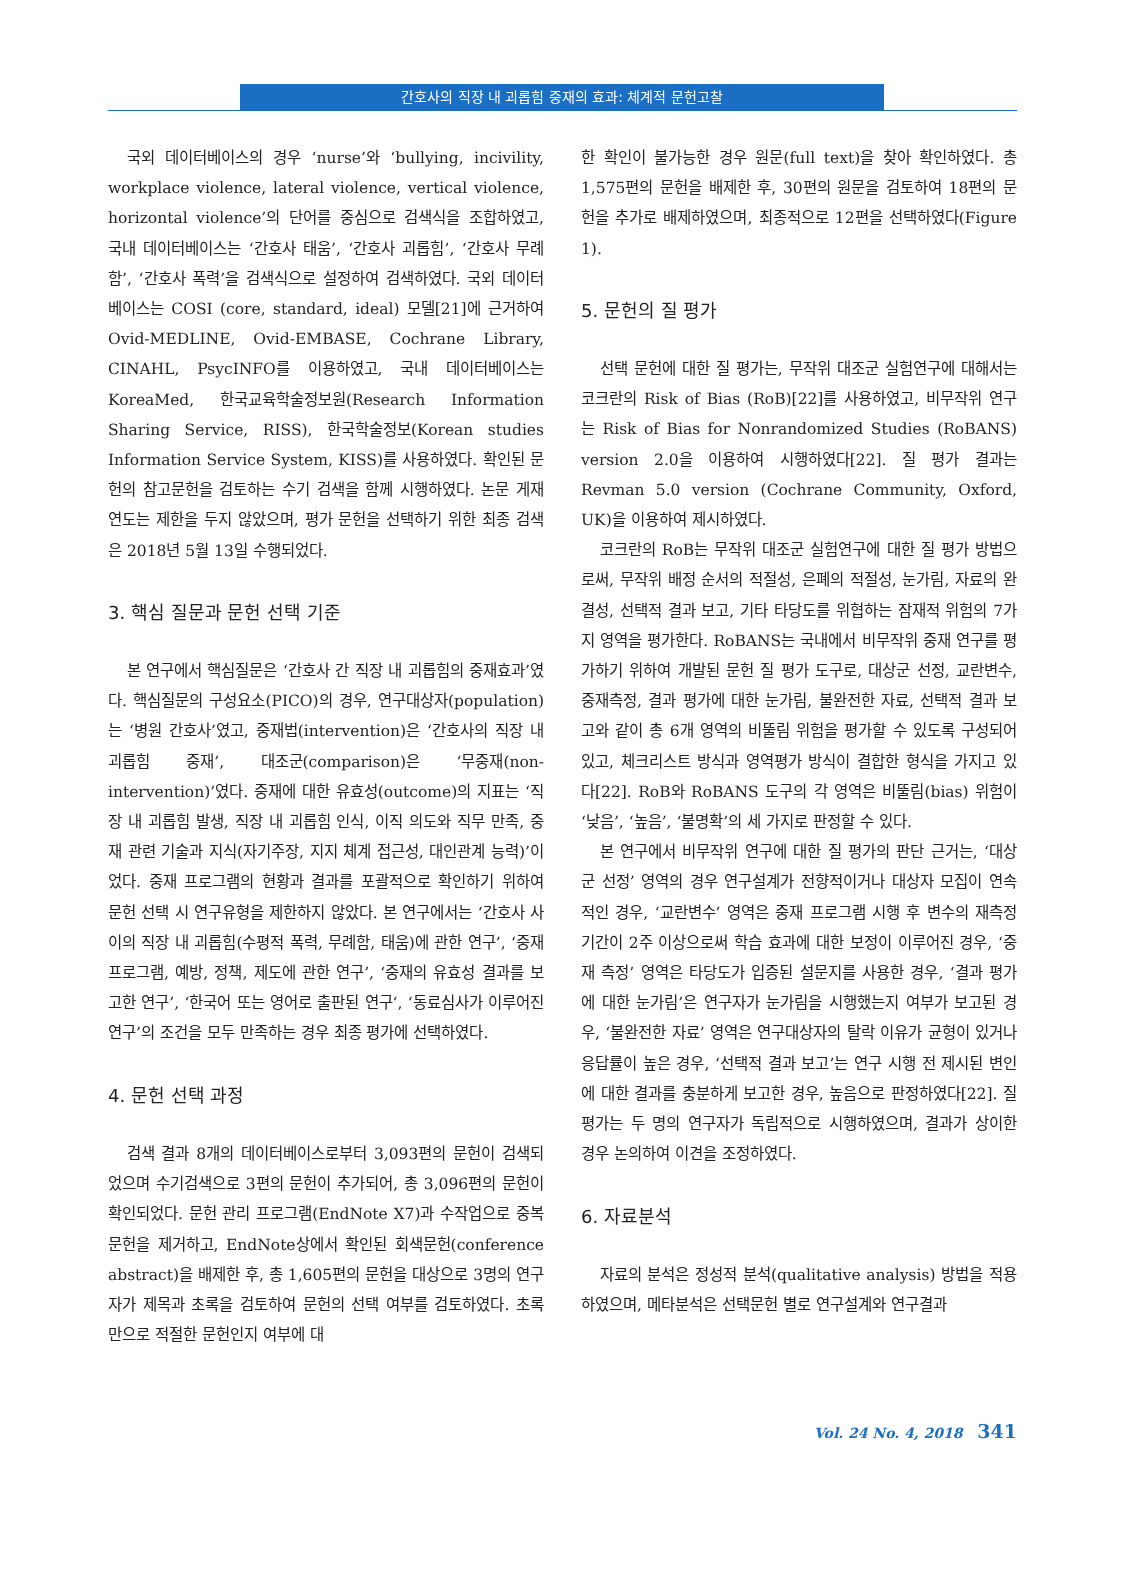간호사의 직장 내 괴롭힘 중재의 효과: 체계적 문헌고찰
국외 데이터베이스의 경우 ‘nurse’와 ‘bullying, incivility, workplace violence, lateral violence, vertical violence, horizontal violence’의 단어를 중심으로 검색식을 조합하였고, 국내 데이터베이스는 ‘간호사 태움’, ‘간호사 괴롭힘’, ‘간호사 무례함’, ‘간호사 폭력’을 검색식으로 설정하여 검색하였다. 국외 데이터베이스는 COSI (core, standard, ideal) 모델[21]에 근거하여 Ovid-MEDLINE, Ovid-EMBASE, Cochrane Library, CINAHL, PsycINFO를 이용하였고, 국내 데이터베이스는 KoreaMed, 한국교육학술정보원(Research Information Sharing Service, RISS), 한국학술정보(Korean studies Information Service System, KISS)를 사용하였다. 확인된 문헌의 참고문헌을 검토하는 수기 검색을 함께 시행하였다. 논문 게재 연도는 제한을 두지 않았으며, 평가 문헌을 선택하기 위한 최종 검색은 2018년 5월 13일 수행되었다.
3. 핵심 질문과 문헌 선택 기준
본 연구에서 핵심질문은 ‘간호사 간 직장 내 괴롭힘의 중재효과’였다. 핵심질문의 구성요소(PICO)의 경우, 연구대상자(population)는 ‘병원 간호사’였고, 중재법(intervention)은 ‘간호사의 직장 내 괴롭힘 중재’, 대조군(comparison)은 ‘무중재(non-intervention)’였다. 중재에 대한 유효성(outcome)의 지표는 ‘직장 내 괴롭힘 발생, 직장 내 괴롭힘 인식, 이직 의도와 직무 만족, 중재 관련 기술과 지식(자기주장, 지지 체계 접근성, 대인관계 능력)’이었다. 중재 프로그램의 현황과 결과를 포괄적으로 확인하기 위하여 문헌 선택 시 연구유형을 제한하지 않았다. 본 연구에서는 ‘간호사 사이의 직장 내 괴롭힘(수평적 폭력, 무례함, 태움)에 관한 연구’, ‘중재 프로그램, 예방, 정책, 제도에 관한 연구’, ‘중재의 유효성 결과를 보고한 연구’, ‘한국어 또는 영어로 출판된 연구‘, ‘동료심사가 이루어진 연구’의 조건을 모두 만족하는 경우 최종 평가에 선택하였다.
4. 문헌 선택 과정
검색 결과 8개의 데이터베이스로부터 3,093편의 문헌이 검색되었으며 수기검색으로 3편의 문헌이 추가되어, 총 3,096편의 문헌이 확인되었다. 문헌 관리 프로그램(EndNote X7)과 수작업으로 중복문헌을 제거하고, EndNote상에서 확인된 회색문헌(conference abstract)을 배제한 후, 총 1,605편의 문헌을 대상으로 3명의 연구자가 제목과 초록을 검토하여 문헌의 선택 여부를 검토하였다. 초록만으로 적절한 문헌인지 여부에 대
한 확인이 불가능한 경우 원문(full text)을 찾아 확인하였다. 총 1,575편의 문헌을 배제한 후, 30편의 원문을 검토하여 18편의 문헌을 추가로 배제하였으며, 최종적으로 12편을 선택하였다(Figure 1).
5. 문헌의 질 평가
선택 문헌에 대한 질 평가는, 무작위 대조군 실험연구에 대해서는 코크란의 Risk of Bias (RoB)[22]를 사용하였고, 비무작위 연구는 Risk of Bias for Nonrandomized Studies (RoBANS) version 2.0을 이용하여 시행하였다[22]. 질 평가 결과는 Revman 5.0 version (Cochrane Community, Oxford, UK)을 이용하여 제시하였다.
코크란의 RoB는 무작위 대조군 실험연구에 대한 질 평가 방법으로써, 무작위 배정 순서의 적절성, 은폐의 적절성, 눈가림, 자료의 완결성, 선택적 결과 보고, 기타 타당도를 위협하는 잠재적 위험의 7가지 영역을 평가한다. RoBANS는 국내에서 비무작위 중재 연구를 평가하기 위하여 개발된 문헌 질 평가 도구로, 대상군 선정, 교란변수, 중재측정, 결과 평가에 대한 눈가림, 불완전한 자료, 선택적 결과 보고와 같이 총 6개 영역의 비뚤림 위험을 평가할 수 있도록 구성되어 있고, 체크리스트 방식과 영역평가 방식이 결합한 형식을 가지고 있다[22]. RoB와 RoBANS 도구의 각 영역은 비뚤림(bias) 위험이 ‘낮음’, ‘높음’, ‘불명확’의 세 가지로 판정할 수 있다.
본 연구에서 비무작위 연구에 대한 질 평가의 판단 근거는, ‘대상군 선정’ 영역의 경우 연구설계가 전향적이거나 대상자 모집이 연속적인 경우, ‘교란변수’ 영역은 중재 프로그램 시행 후 변수의 재측정 기간이 2주 이상으로써 학습 효과에 대한 보정이 이루어진 경우, ‘중재 측정’ 영역은 타당도가 입증된 설문지를 사용한 경우, ‘결과 평가에 대한 눈가림’은 연구자가 눈가림을 시행했는지 여부가 보고된 경우, ‘불완전한 자료’ 영역은 연구대상자의 탈락 이유가 균형이 있거나 응답률이 높은 경우, ‘선택적 결과 보고’는 연구 시행 전 제시된 변인에 대한 결과를 충분하게 보고한 경우, 높음으로 판정하였다[22]. 질 평가는 두 명의 연구자가 독립적으로 시행하였으며, 결과가 상이한 경우 논의하여 이견을 조정하였다.
6. 자료분석
자료의 분석은 정성적 분석(qualitative analysis) 방법을 적용하였으며, 메타분석은 선택문헌 별로 연구설계와 연구결과
Vol. 24 No. 4, 2018 341